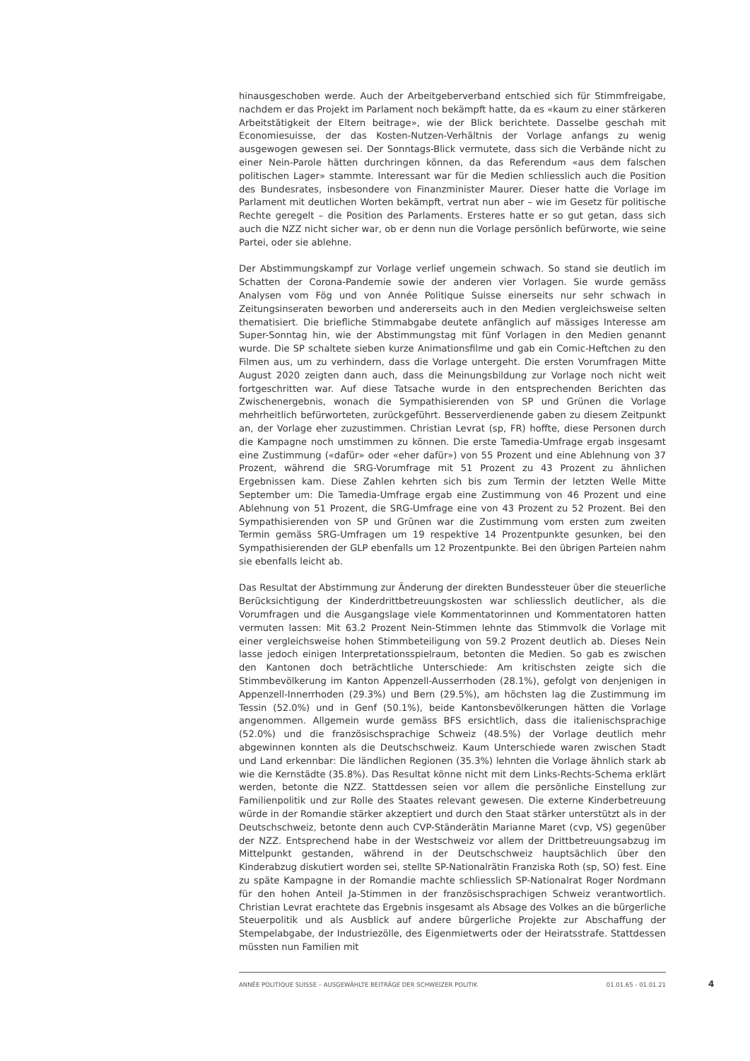hinausgeschoben werde. Auch der Arbeitgeberverband entschied sich für Stimmfreigabe, nachdem er das Projekt im Parlament noch bekämpft hatte, da es «kaum zu einer stärkeren Arbeitstätigkeit der Eltern beitrage», wie der Blick berichtete. Dasselbe geschah mit Economiesuisse, der das Kosten-Nutzen-Verhältnis der Vorlage anfangs zu wenig ausgewogen gewesen sei. Der Sonntags-Blick vermutete, dass sich die Verbände nicht zu einer Nein-Parole hätten durchringen können, da das Referendum «aus dem falschen politischen Lager» stammte. Interessant war für die Medien schliesslich auch die Position des Bundesrates, insbesondere von Finanzminister Maurer. Dieser hatte die Vorlage im Parlament mit deutlichen Worten bekämpft, vertrat nun aber – wie im Gesetz für politische Rechte geregelt – die Position des Parlaments. Ersteres hatte er so gut getan, dass sich auch die NZZ nicht sicher war, ob er denn nun die Vorlage persönlich befürworte, wie seine Partei, oder sie ablehne.
Der Abstimmungskampf zur Vorlage verlief ungemein schwach. So stand sie deutlich im Schatten der Corona-Pandemie sowie der anderen vier Vorlagen. Sie wurde gemäss Analysen vom Fög und von Année Politique Suisse einerseits nur sehr schwach in Zeitungsinseraten beworben und andererseits auch in den Medien vergleichsweise selten thematisiert. Die briefliche Stimmabgabe deutete anfänglich auf mässiges Interesse am Super-Sonntag hin, wie der Abstimmungstag mit fünf Vorlagen in den Medien genannt wurde. Die SP schaltete sieben kurze Animationsfilme und gab ein Comic-Heftchen zu den Filmen aus, um zu verhindern, dass die Vorlage untergeht. Die ersten Vorumfragen Mitte August 2020 zeigten dann auch, dass die Meinungsbildung zur Vorlage noch nicht weit fortgeschritten war. Auf diese Tatsache wurde in den entsprechenden Berichten das Zwischenergebnis, wonach die Sympathisierenden von SP und Grünen die Vorlage mehrheitlich befürworteten, zurückgeführt. Besserverdienende gaben zu diesem Zeitpunkt an, der Vorlage eher zuzustimmen. Christian Levrat (sp, FR) hoffte, diese Personen durch die Kampagne noch umstimmen zu können. Die erste Tamedia-Umfrage ergab insgesamt eine Zustimmung («dafür» oder «eher dafür») von 55 Prozent und eine Ablehnung von 37 Prozent, während die SRG-Vorumfrage mit 51 Prozent zu 43 Prozent zu ähnlichen Ergebnissen kam. Diese Zahlen kehrten sich bis zum Termin der letzten Welle Mitte September um: Die Tamedia-Umfrage ergab eine Zustimmung von 46 Prozent und eine Ablehnung von 51 Prozent, die SRG-Umfrage eine von 43 Prozent zu 52 Prozent. Bei den Sympathisierenden von SP und Grünen war die Zustimmung vom ersten zum zweiten Termin gemäss SRG-Umfragen um 19 respektive 14 Prozentpunkte gesunken, bei den Sympathisierenden der GLP ebenfalls um 12 Prozentpunkte. Bei den übrigen Parteien nahm sie ebenfalls leicht ab.
Das Resultat der Abstimmung zur Änderung der direkten Bundessteuer über die steuerliche Berücksichtigung der Kinderdrittbetreuungskosten war schliesslich deutlicher, als die Vorumfragen und die Ausgangslage viele Kommentatorinnen und Kommentatoren hatten vermuten lassen: Mit 63.2 Prozent Nein-Stimmen lehnte das Stimmvolk die Vorlage mit einer vergleichsweise hohen Stimmbeteiligung von 59.2 Prozent deutlich ab. Dieses Nein lasse jedoch einigen Interpretationsspielraum, betonten die Medien. So gab es zwischen den Kantonen doch beträchtliche Unterschiede: Am kritischsten zeigte sich die Stimmbevölkerung im Kanton Appenzell-Ausserrhoden (28.1%), gefolgt von denjenigen in Appenzell-Innerrhoden (29.3%) und Bern (29.5%), am höchsten lag die Zustimmung im Tessin (52.0%) und in Genf (50.1%), beide Kantonsbevölkerungen hätten die Vorlage angenommen. Allgemein wurde gemäss BFS ersichtlich, dass die italienischsprachige (52.0%) und die französischsprachige Schweiz (48.5%) der Vorlage deutlich mehr abgewinnen konnten als die Deutschschweiz. Kaum Unterschiede waren zwischen Stadt und Land erkennbar: Die ländlichen Regionen (35.3%) lehnten die Vorlage ähnlich stark ab wie die Kernstädte (35.8%). Das Resultat könne nicht mit dem Links-Rechts-Schema erklärt werden, betonte die NZZ. Stattdessen seien vor allem die persönliche Einstellung zur Familienpolitik und zur Rolle des Staates relevant gewesen. Die externe Kinderbetreuung würde in der Romandie stärker akzeptiert und durch den Staat stärker unterstützt als in der Deutschschweiz, betonte denn auch CVP-Ständerätin Marianne Maret (cvp, VS) gegenüber der NZZ. Entsprechend habe in der Westschweiz vor allem der Drittbetreuungsabzug im Mittelpunkt gestanden, während in der Deutschschweiz hauptsächlich über den Kinderabzug diskutiert worden sei, stellte SP-Nationalrätin Franziska Roth (sp, SO) fest. Eine zu späte Kampagne in der Romandie machte schliesslich SP-Nationalrat Roger Nordmann für den hohen Anteil Ja-Stimmen in der französischsprachigen Schweiz verantwortlich. Christian Levrat erachtete das Ergebnis insgesamt als Absage des Volkes an die bürgerliche Steuerpolitik und als Ausblick auf andere bürgerliche Projekte zur Abschaffung der Stempelabgabe, der Industriezölle, des Eigenmietwerts oder der Heiratsstrafe. Stattdessen müssten nun Familien mit
ANNÉE POLITIQUE SUISSE – AUSGEWÄHLTE BEITRÄGE DER SCHWEIZER POLITIK 01.01.65 - 01.01.21
4